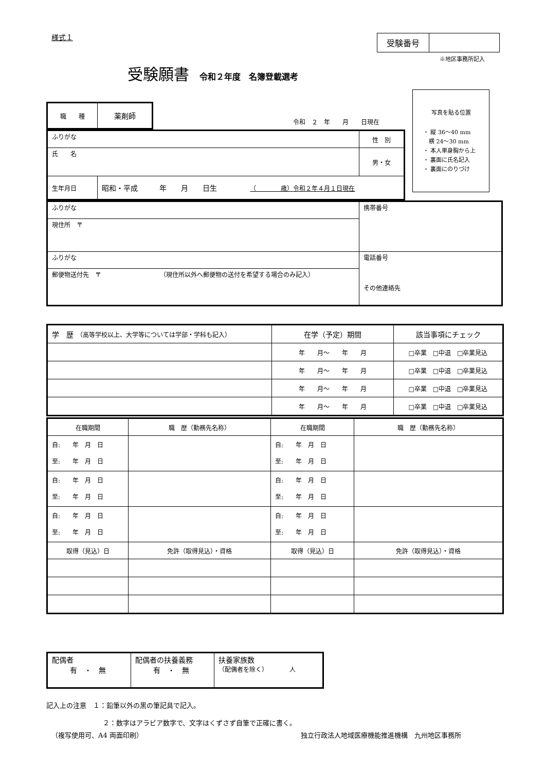様式１
| 受験番号 | |
※地区事務所記入
受験願書 令和２年度　名簿登載選考
写真を貼る位置
・ 縦 36〜40 mm
　横 24〜30 mm
・ 本人単身胸から上
・ 裏面に氏名記入
・ 裏面にのりづけ
| 職 種 | 薬剤師 |
令和　２　年　　月　　日現在
| ふりがな | | 性 別 |
| 氏 名 | | 男・女 |
| 生年月日 | 昭和・平成 年 月 日生 （ 歳）令和２年４月１日現在 | |
| ふりがな | 携帯番号 |
| 現住所 〒 | |
| ふりがな | 電話番号 その他連絡先 |
| 郵便物送付先 〒 （現住所以外へ郵便物の送付を希望する場合のみ記入） | |
| 学 歴 （高等学校以上、大学等については学部・学科も記入） | 在学（予定）期間 | 該当事項にチェック |
| | 年 月〜 年 月 | □卒業 □中退 □卒業見込 |
| | 年 月〜 年 月 | □卒業 □中退 □卒業見込 |
| | 年 月〜 年 月 | □卒業 □中退 □卒業見込 |
| | 年 月〜 年 月 | □卒業 □中退 □卒業見込 |
| 在職期間 | 職 歴（勤務先名称） | 在職期間 | 職 歴（勤務先名称） |
| 自: 年 月 日 至: 年 月 日 | | 自: 年 月 日 至: 年 月 日 | |
| 自: 年 月 日 至: 年 月 日 | | 自: 年 月 日 至: 年 月 日 | |
| 自: 年 月 日 至: 年 月 日 | | 自: 年 月 日 至: 年 月 日 | |
| 取得（見込）日 | 免許（取得見込）・資格 | 取得（見込）日 | 免許（取得見込）・資格 |
| 配偶者 有 ・ 無 | 配偶者の扶養義務 有 ・ 無 | 扶養家族数 （配偶者を除く） 人 |
記入上の注意　１：鉛筆以外の黒の筆記具で記入。
２：数字はアラビア数字で、文字はくずさず自筆で正確に書く。
（複写使用可、A4 両面印刷）
独立行政法人地域医療機能推進機構　九州地区事務所